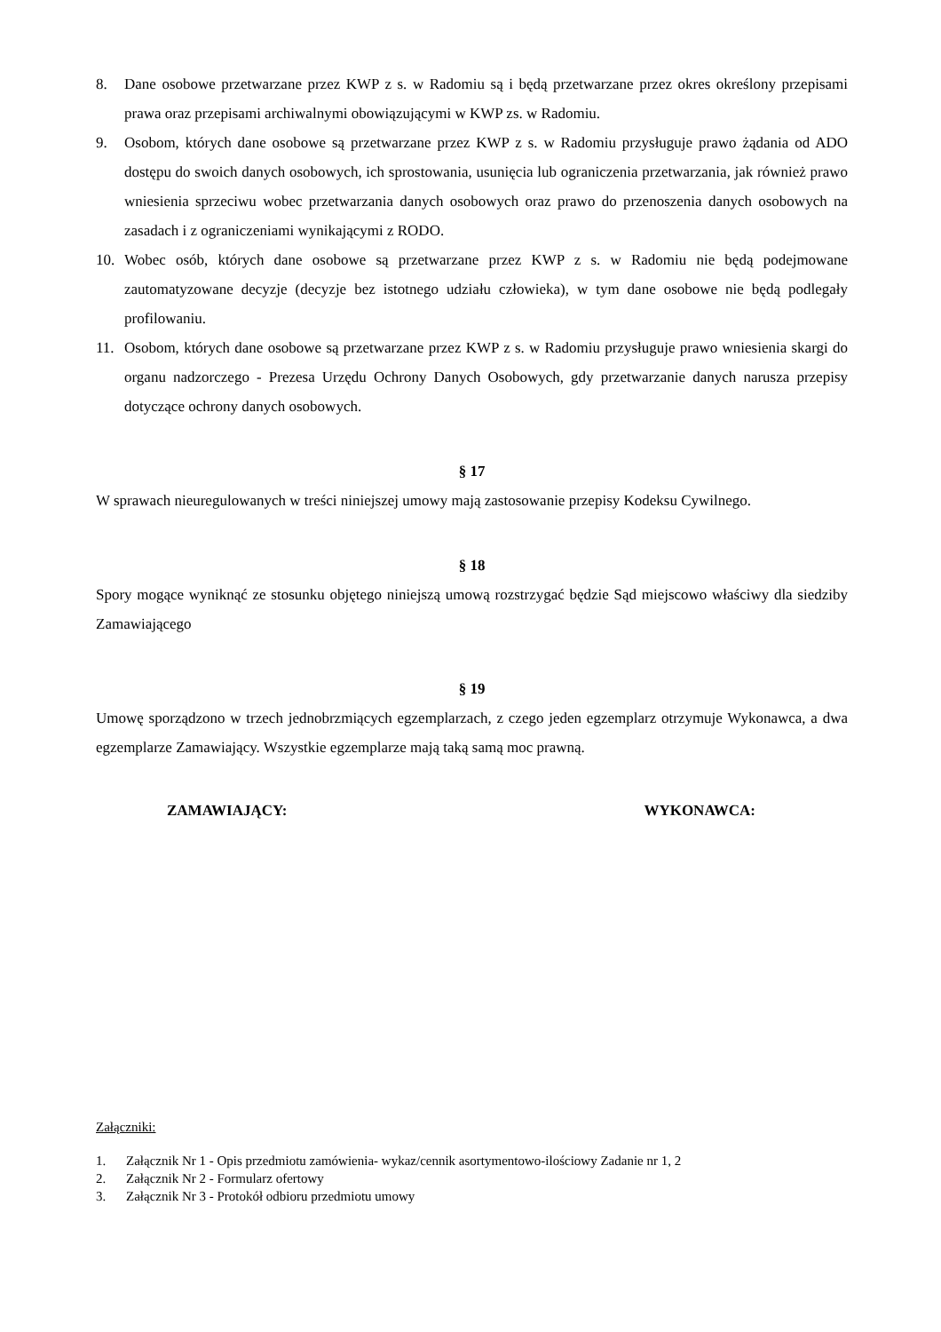8. Dane osobowe przetwarzane przez KWP z s. w Radomiu są i będą przetwarzane przez okres określony przepisami prawa oraz przepisami archiwalnymi obowiązującymi w KWP zs. w Radomiu.
9. Osobom, których dane osobowe są przetwarzane przez KWP z s. w Radomiu przysługuje prawo żądania od ADO dostępu do swoich danych osobowych, ich sprostowania, usunięcia lub ograniczenia przetwarzania, jak również prawo wniesienia sprzeciwu wobec przetwarzania danych osobowych oraz prawo do przenoszenia danych osobowych na zasadach i z ograniczeniami wynikającymi z RODO.
10. Wobec osób, których dane osobowe są przetwarzane przez KWP z s. w Radomiu nie będą podejmowane zautomatyzowane decyzje (decyzje bez istotnego udziału człowieka), w tym dane osobowe nie będą podlegały profilowaniu.
11. Osobom, których dane osobowe są przetwarzane przez KWP z s. w Radomiu przysługuje prawo wniesienia skargi do organu nadzorczego - Prezesa Urzędu Ochrony Danych Osobowych, gdy przetwarzanie danych narusza przepisy dotyczące ochrony danych osobowych.
§ 17
W sprawach nieuregulowanych w treści niniejszej umowy mają zastosowanie przepisy Kodeksu Cywilnego.
§ 18
Spory mogące wyniknąć ze stosunku objętego niniejszą umową rozstrzygać będzie Sąd miejscowo właściwy dla siedziby Zamawiającego
§ 19
Umowę sporządzono w trzech jednobrzmiących egzemplarzach, z czego jeden egzemplarz otrzymuje Wykonawca, a dwa egzemplarze Zamawiający. Wszystkie egzemplarze mają taką samą moc prawną.
ZAMAWIAJĄCY: WYKONAWCA:
Załączniki:
1. Załącznik Nr 1 - Opis przedmiotu zamówienia- wykaz/cennik asortymentowo-ilościowy Zadanie nr 1, 2
2. Załącznik Nr 2 - Formularz ofertowy
3. Załącznik Nr 3 - Protokół odbioru przedmiotu umowy